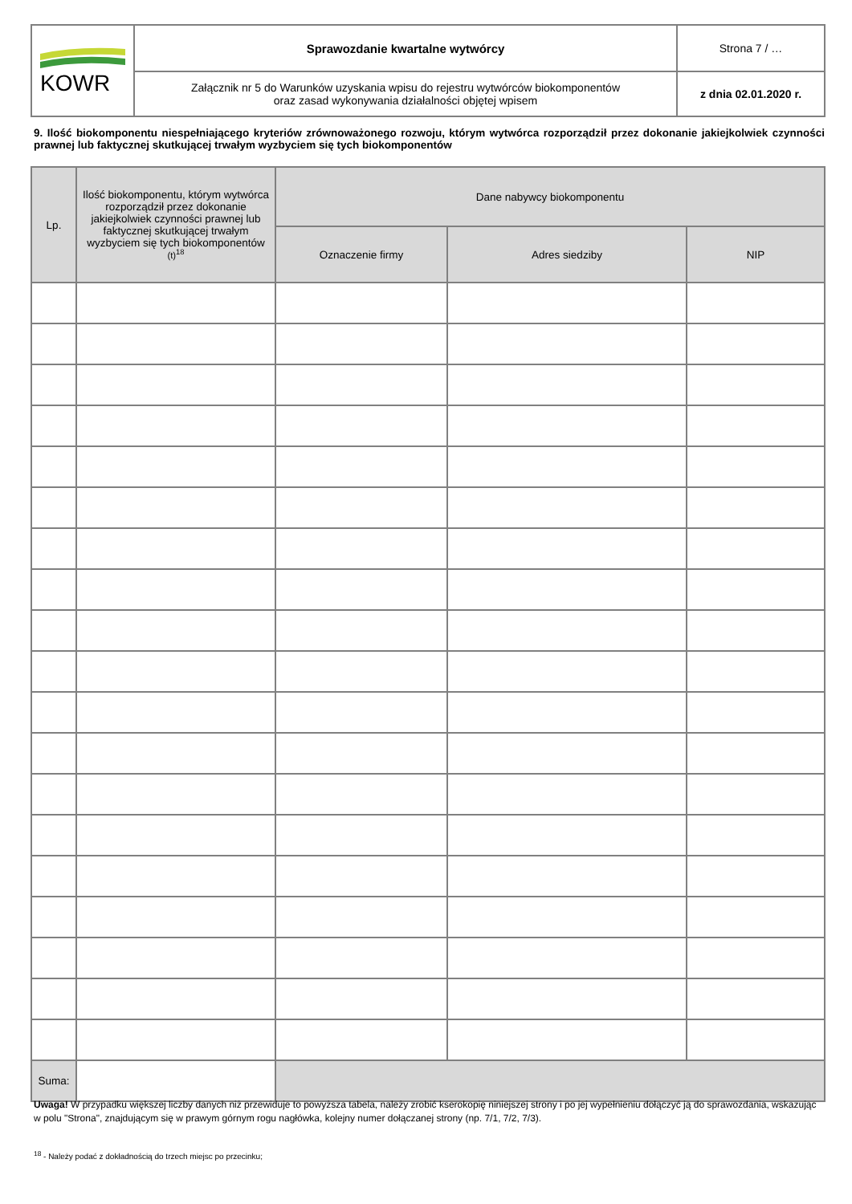| KOWR | Sprawozdanie kwartalne wytwórcy | Strona 7 / … |
| | Załącznik nr 5 do Warunków uzyskania wpisu do rejestru wytwórców biokomponentów oraz zasad wykonywania działalności objętej wpisem | z dnia 02.01.2020 r. |
9. Ilość biokomponentu niespełniającego kryteriów zrównoważonego rozwoju, którym wytwórca rozporządził przez dokonanie jakiejkolwiek czynności prawnej lub faktycznej skutkującej trwałym wyzbyciem się tych biokomponentów
| Lp. | Ilość biokomponentu, którym wytwórca rozporządził przez dokonanie jakiejkolwiek czynności prawnej lub faktycznej skutkującej trwałym wyzbyciem się tych biokomponentów (t)<sup>18</sup> | Dane nabywcy biokomponentu | | |
| --- | --- | --- | --- | --- |
| | | Oznaczenie firmy | Adres siedziby | NIP |
| Suma: | | | | |
Uwaga! W przypadku większej liczby danych niż przewiduje to powyższa tabela, należy zrobić kserokopię niniejszej strony i po jej wypełnieniu dołączyć ją do sprawozdania, wskazując w polu "Strona", znajdującym się w prawym górnym rogu nagłówka, kolejny numer dołączanej strony (np. 7/1, 7/2, 7/3).
<sup>18</sup> - Należy podać z dokładnością do trzech miejsc po przecinku;